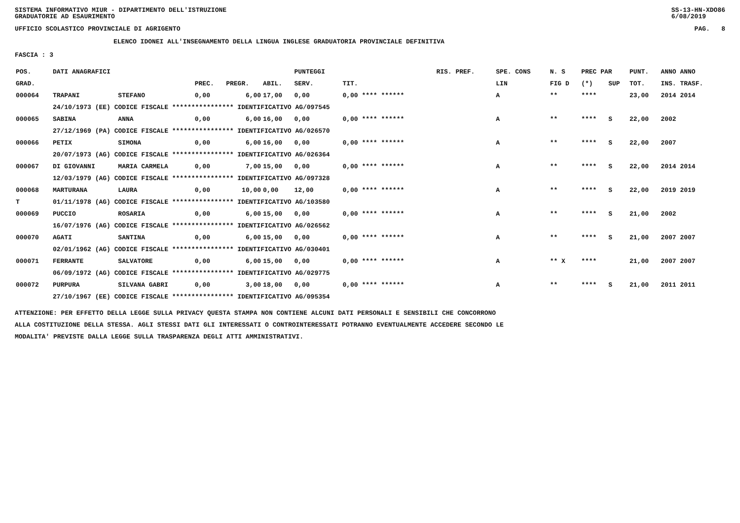SISTEMA INFORMATIVO MIUR - DIPARTIMENTO DELL'ISTRUZIONE
GRADUATORIE AD ESAURIMENTO SS-13-HN-XDO86
6/08/2019
UFFICIO SCOLASTICO PROVINCIALE DI AGRIGENTO PAG. 8
ELENCO IDONEI ALL'INSEGNAMENTO DELLA LINGUA INGLESE GRADUATORIA PROVINCIALE DEFINITIVA
FASCIA : 3
| POS. | DATI ANAGRAFICI | | | | | PUNTEGGI | | RIS. PREF. | | SPE. CONS | N. S | PREC PAR | | PUNT. | ANNO ANNO |
| --- | --- | --- | --- | --- | --- | --- | --- | --- | --- | --- | --- | --- | --- | --- | --- |
| GRAD. | | | PREC. | PREGR. | ABIL. | SERV. | TIT. | | | LIN | FIG D | (*) | SUP | TOT. | INS. TRASF. |
| 000064 | TRAPANI | STEFANO | 0,00 | 6,00 | 17,00 | 0,00 | 0,00 **** ****** | | | A | ** | **** | | 23,00 | 2014 2014 |
| | 24/10/1973 (EE) CODICE FISCALE **************** IDENTIFICATIVO AG/097545 | | | | | | | | | | | | | | |
| 000065 | SABINA | ANNA | 0,00 | 6,00 | 16,00 | 0,00 | 0,00 **** ****** | | | A | ** | **** | S | 22,00 | 2002 |
| | 27/12/1969 (PA) CODICE FISCALE **************** IDENTIFICATIVO AG/026570 | | | | | | | | | | | | | | |
| 000066 | PETIX | SIMONA | 0,00 | 6,00 | 16,00 | 0,00 | 0,00 **** ****** | | | A | ** | **** | S | 22,00 | 2007 |
| | 20/07/1973 (AG) CODICE FISCALE **************** IDENTIFICATIVO AG/026364 | | | | | | | | | | | | | | |
| 000067 | DI GIOVANNI | MARIA CARMELA | 0,00 | 7,00 | 15,00 | 0,00 | 0,00 **** ****** | | | A | ** | **** | S | 22,00 | 2014 2014 |
| | 12/03/1979 (AG) CODICE FISCALE **************** IDENTIFICATIVO AG/097328 | | | | | | | | | | | | | | |
| 000068 | MARTURANA | LAURA | 0,00 | 10,00 | 0,00 | 12,00 | 0,00 **** ****** | | | A | ** | **** | S | 22,00 | 2019 2019 |
| T | 01/11/1978 (AG) CODICE FISCALE **************** IDENTIFICATIVO AG/103580 | | | | | | | | | | | | | | |
| 000069 | PUCCIO | ROSARIA | 0,00 | 6,00 | 15,00 | 0,00 | 0,00 **** ****** | | | A | ** | **** | S | 21,00 | 2002 |
| | 16/07/1976 (AG) CODICE FISCALE **************** IDENTIFICATIVO AG/026562 | | | | | | | | | | | | | | |
| 000070 | AGATI | SANTINA | 0,00 | 6,00 | 15,00 | 0,00 | 0,00 **** ****** | | | A | ** | **** | S | 21,00 | 2007 2007 |
| | 02/01/1962 (AG) CODICE FISCALE **************** IDENTIFICATIVO AG/030401 | | | | | | | | | | | | | | |
| 000071 | FERRANTE | SALVATORE | 0,00 | 6,00 | 15,00 | 0,00 | 0,00 **** ****** | | | A | ** X | **** | | 21,00 | 2007 2007 |
| | 06/09/1972 (AG) CODICE FISCALE **************** IDENTIFICATIVO AG/029775 | | | | | | | | | | | | | | |
| 000072 | PURPURA | SILVANA GABRI | 0,00 | 3,00 | 18,00 | 0,00 | 0,00 **** ****** | | | A | ** | **** | S | 21,00 | 2011 2011 |
| | 27/10/1967 (EE) CODICE FISCALE **************** IDENTIFICATIVO AG/095354 | | | | | | | | | | | | | | |
ATTENZIONE: PER EFFETTO DELLA LEGGE SULLA PRIVACY QUESTA STAMPA NON CONTIENE ALCUNI DATI PERSONALI E SENSIBILI CHE CONCORRONO
ALLA COSTITUZIONE DELLA STESSA. AGLI STESSI DATI GLI INTERESSATI O CONTROINTERESSATI POTRANNO EVENTUALMENTE ACCEDERE SECONDO LE
MODALITA' PREVISTE DALLA LEGGE SULLA TRASPARENZA DEGLI ATTI AMMINISTRATIVI.